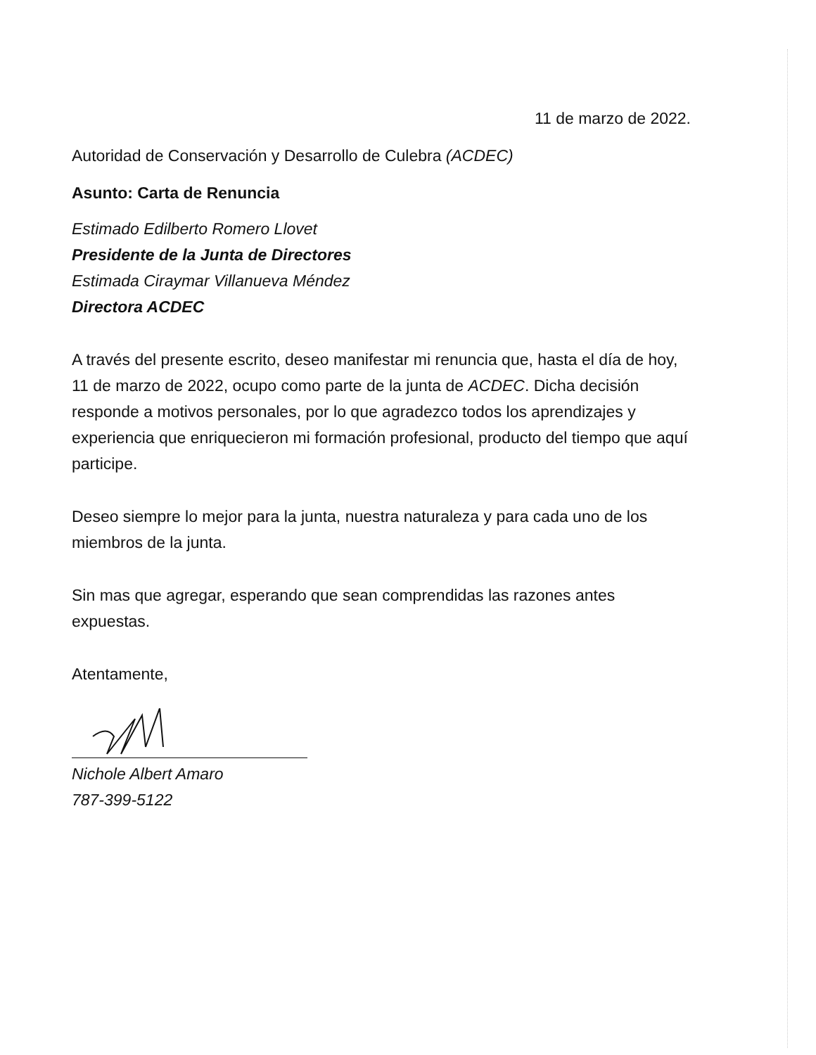11 de marzo de 2022.
Autoridad de Conservación y Desarrollo de Culebra (ACDEC)
Asunto: Carta de Renuncia
Estimado Edilberto Romero Llovet
Presidente de la Junta de Directores
Estimada Ciraymar Villanueva Méndez
Directora ACDEC
A través del presente escrito, deseo manifestar mi renuncia que, hasta el día de hoy, 11 de marzo de 2022, ocupo como parte de la junta de ACDEC. Dicha decisión responde a motivos personales, por lo que agradezco todos los aprendizajes y experiencia que enriquecieron mi formación profesional, producto del tiempo que aquí participe.
Deseo siempre lo mejor para la junta, nuestra naturaleza y para cada uno de los miembros de la junta.
Sin mas que agregar, esperando que sean comprendidas las razones antes expuestas.
Atentamente,
Nichole Albert Amaro
787-399-5122